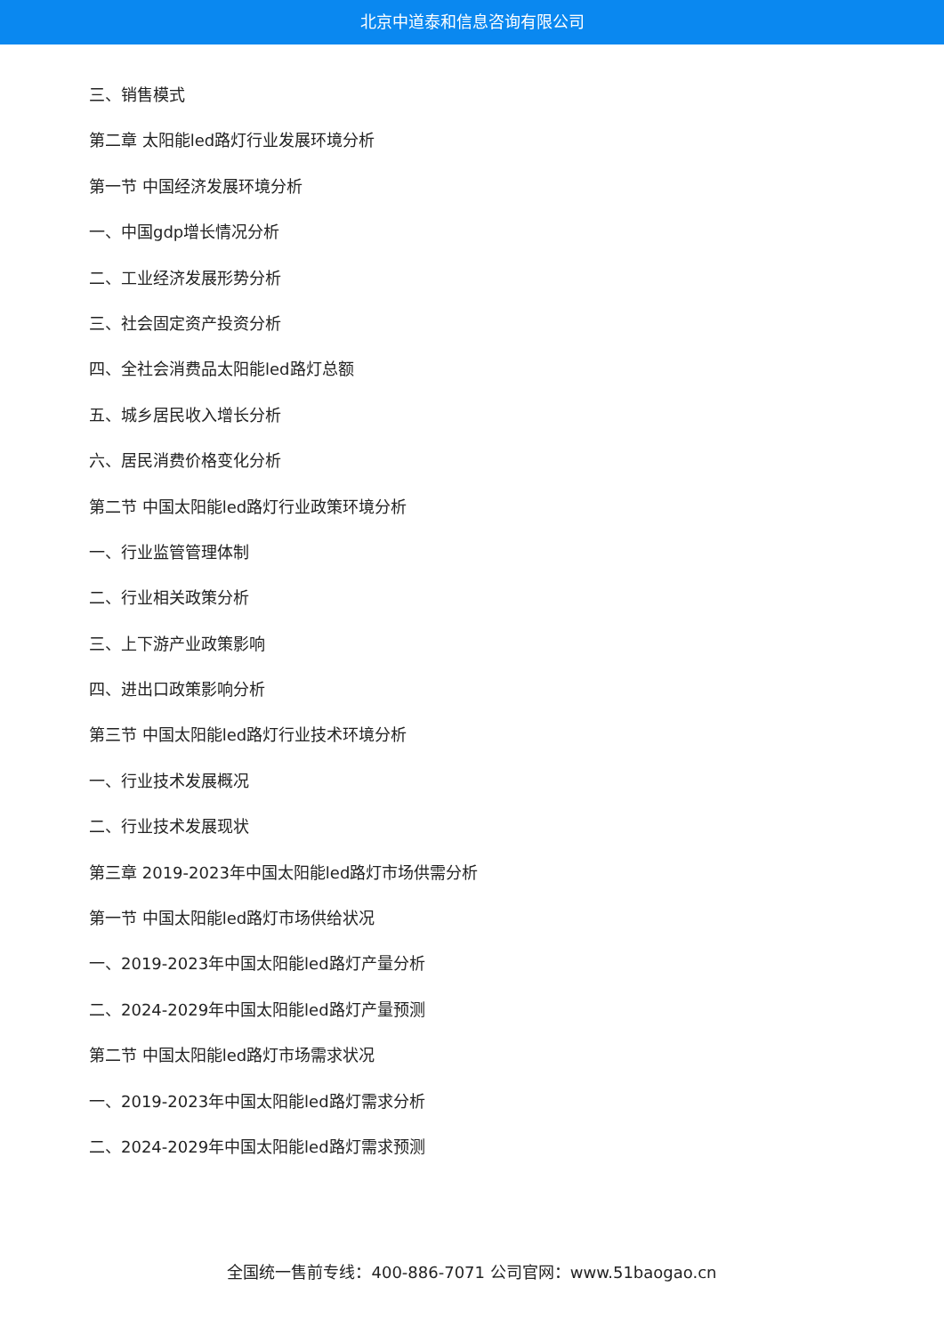北京中道泰和信息咨询有限公司
三、销售模式
第二章 太阳能led路灯行业发展环境分析
第一节 中国经济发展环境分析
一、中国gdp增长情况分析
二、工业经济发展形势分析
三、社会固定资产投资分析
四、全社会消费品太阳能led路灯总额
五、城乡居民收入增长分析
六、居民消费价格变化分析
第二节 中国太阳能led路灯行业政策环境分析
一、行业监管管理体制
二、行业相关政策分析
三、上下游产业政策影响
四、进出口政策影响分析
第三节 中国太阳能led路灯行业技术环境分析
一、行业技术发展概况
二、行业技术发展现状
第三章 2019-2023年中国太阳能led路灯市场供需分析
第一节 中国太阳能led路灯市场供给状况
一、2019-2023年中国太阳能led路灯产量分析
二、2024-2029年中国太阳能led路灯产量预测
第二节 中国太阳能led路灯市场需求状况
一、2019-2023年中国太阳能led路灯需求分析
二、2024-2029年中国太阳能led路灯需求预测
全国统一售前专线：400-886-7071 公司官网：www.51baogao.cn